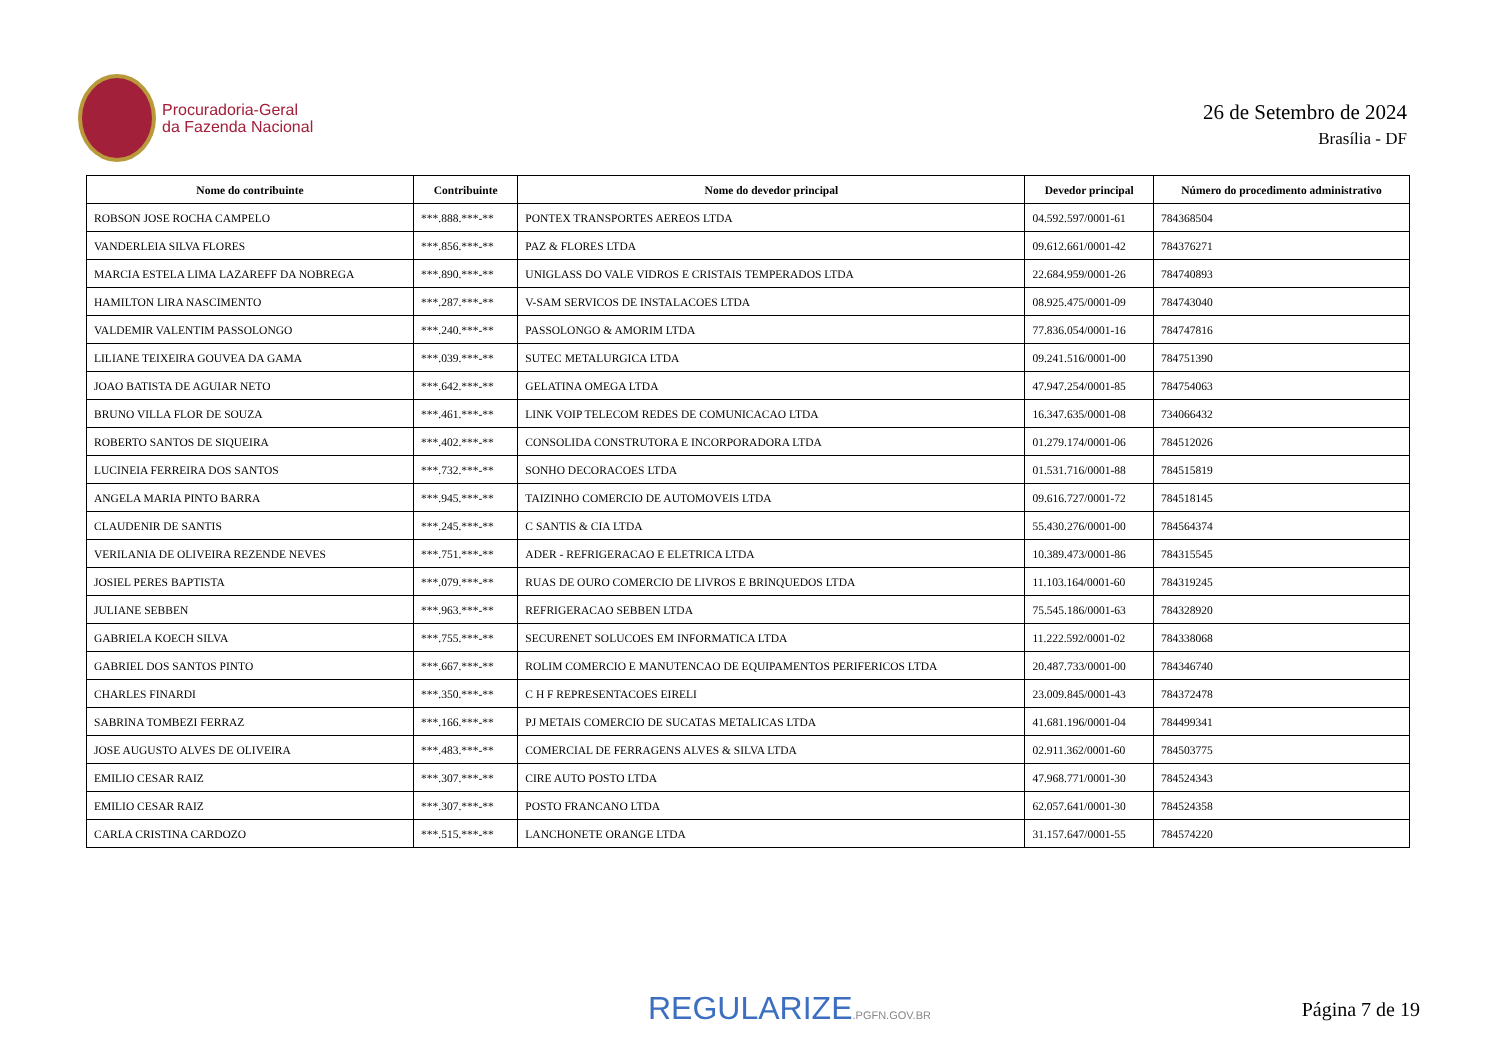Procuradoria-Geral
da Fazenda Nacional
26 de Setembro de 2024
Brasília - DF
| Nome do contribuinte | Contribuinte | Nome do devedor principal | Devedor principal | Número do procedimento administrativo |
| --- | --- | --- | --- | --- |
| ROBSON JOSE ROCHA CAMPELO | ***.888.***-** | PONTEX TRANSPORTES AEREOS LTDA | 04.592.597/0001-61 | 784368504 |
| VANDERLEIA SILVA FLORES | ***.856.***-** | PAZ & FLORES LTDA | 09.612.661/0001-42 | 784376271 |
| MARCIA ESTELA LIMA LAZAREFF DA NOBREGA | ***.890.***-** | UNIGLASS DO VALE VIDROS E CRISTAIS TEMPERADOS LTDA | 22.684.959/0001-26 | 784740893 |
| HAMILTON LIRA NASCIMENTO | ***.287.***-** | V-SAM SERVICOS DE INSTALACOES LTDA | 08.925.475/0001-09 | 784743040 |
| VALDEMIR VALENTIM PASSOLONGO | ***.240.***-** | PASSOLONGO & AMORIM LTDA | 77.836.054/0001-16 | 784747816 |
| LILIANE TEIXEIRA GOUVEA DA GAMA | ***.039.***-** | SUTEC METALURGICA LTDA | 09.241.516/0001-00 | 784751390 |
| JOAO BATISTA DE AGUIAR NETO | ***.642.***-** | GELATINA OMEGA LTDA | 47.947.254/0001-85 | 784754063 |
| BRUNO VILLA FLOR DE SOUZA | ***.461.***-** | LINK VOIP TELECOM REDES DE COMUNICACAO LTDA | 16.347.635/0001-08 | 734066432 |
| ROBERTO SANTOS DE SIQUEIRA | ***.402.***-** | CONSOLIDA CONSTRUTORA E INCORPORADORA LTDA | 01.279.174/0001-06 | 784512026 |
| LUCINEIA FERREIRA DOS SANTOS | ***.732.***-** | SONHO DECORACOES LTDA | 01.531.716/0001-88 | 784515819 |
| ANGELA MARIA PINTO BARRA | ***.945.***-** | TAIZINHO COMERCIO DE AUTOMOVEIS LTDA | 09.616.727/0001-72 | 784518145 |
| CLAUDENIR DE SANTIS | ***.245.***-** | C SANTIS & CIA LTDA | 55.430.276/0001-00 | 784564374 |
| VERILANIA DE OLIVEIRA REZENDE NEVES | ***.751.***-** | ADER - REFRIGERACAO E ELETRICA LTDA | 10.389.473/0001-86 | 784315545 |
| JOSIEL PERES BAPTISTA | ***.079.***-** | RUAS DE OURO COMERCIO DE LIVROS E BRINQUEDOS LTDA | 11.103.164/0001-60 | 784319245 |
| JULIANE SEBBEN | ***.963.***-** | REFRIGERACAO SEBBEN LTDA | 75.545.186/0001-63 | 784328920 |
| GABRIELA KOECH SILVA | ***.755.***-** | SECURENET SOLUCOES EM INFORMATICA LTDA | 11.222.592/0001-02 | 784338068 |
| GABRIEL DOS SANTOS PINTO | ***.667.***-** | ROLIM COMERCIO E MANUTENCAO DE EQUIPAMENTOS PERIFERICOS LTDA | 20.487.733/0001-00 | 784346740 |
| CHARLES FINARDI | ***.350.***-** | C H F REPRESENTACOES EIRELI | 23.009.845/0001-43 | 784372478 |
| SABRINA TOMBEZI FERRAZ | ***.166.***-** | PJ METAIS COMERCIO DE SUCATAS METALICAS LTDA | 41.681.196/0001-04 | 784499341 |
| JOSE AUGUSTO ALVES DE OLIVEIRA | ***.483.***-** | COMERCIAL DE FERRAGENS ALVES & SILVA LTDA | 02.911.362/0001-60 | 784503775 |
| EMILIO CESAR RAIZ | ***.307.***-** | CIRE AUTO POSTO LTDA | 47.968.771/0001-30 | 784524343 |
| EMILIO CESAR RAIZ | ***.307.***-** | POSTO FRANCANO LTDA | 62.057.641/0001-30 | 784524358 |
| CARLA CRISTINA CARDOZO | ***.515.***-** | LANCHONETE ORANGE LTDA | 31.157.647/0001-55 | 784574220 |
REGULARIZE.PGFN.GOV.BR
Página 7 de 19